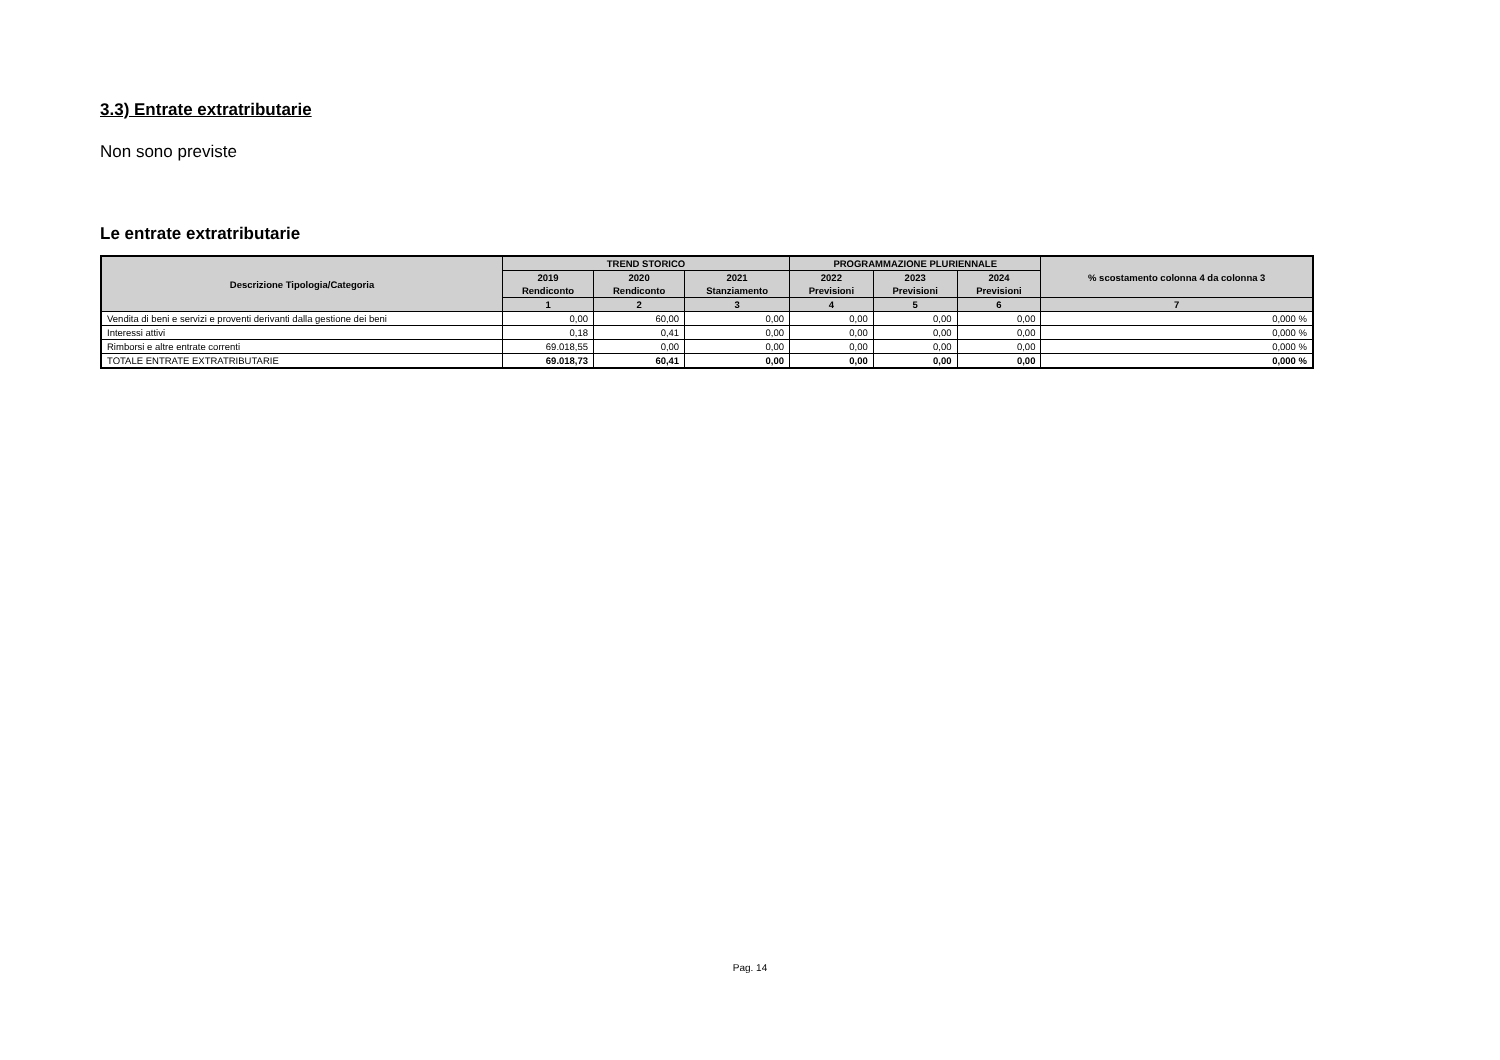3.3) Entrate extratributarie
Non sono previste
Le entrate extratributarie
| Descrizione Tipologia/Categoria | TREND STORICO | | | PROGRAMMAZIONE PLURIENNALE | | | % scostamento colonna 4 da colonna 3 |
| --- | --- | --- | --- | --- | --- | --- | --- |
| | 2019 Rendiconto | 2020 Rendiconto | 2021 Stanziamento | 2022 Previsioni | 2023 Previsioni | 2024 Previsioni | |
| | 1 | 2 | 3 | 4 | 5 | 6 | 7 |
| Vendita di beni e servizi e proventi derivanti dalla gestione dei beni | 0,00 | 60,00 | 0,00 | 0,00 | 0,00 | 0,00 | 0,000 % |
| Interessi attivi | 0,18 | 0,41 | 0,00 | 0,00 | 0,00 | 0,00 | 0,000 % |
| Rimborsi e altre entrate correnti | 69.018,55 | 0,00 | 0,00 | 0,00 | 0,00 | 0,00 | 0,000 % |
| TOTALE ENTRATE EXTRATRIBUTARIE | 69.018,73 | 60,41 | 0,00 | 0,00 | 0,00 | 0,00 | 0,000 % |
Pag. 14